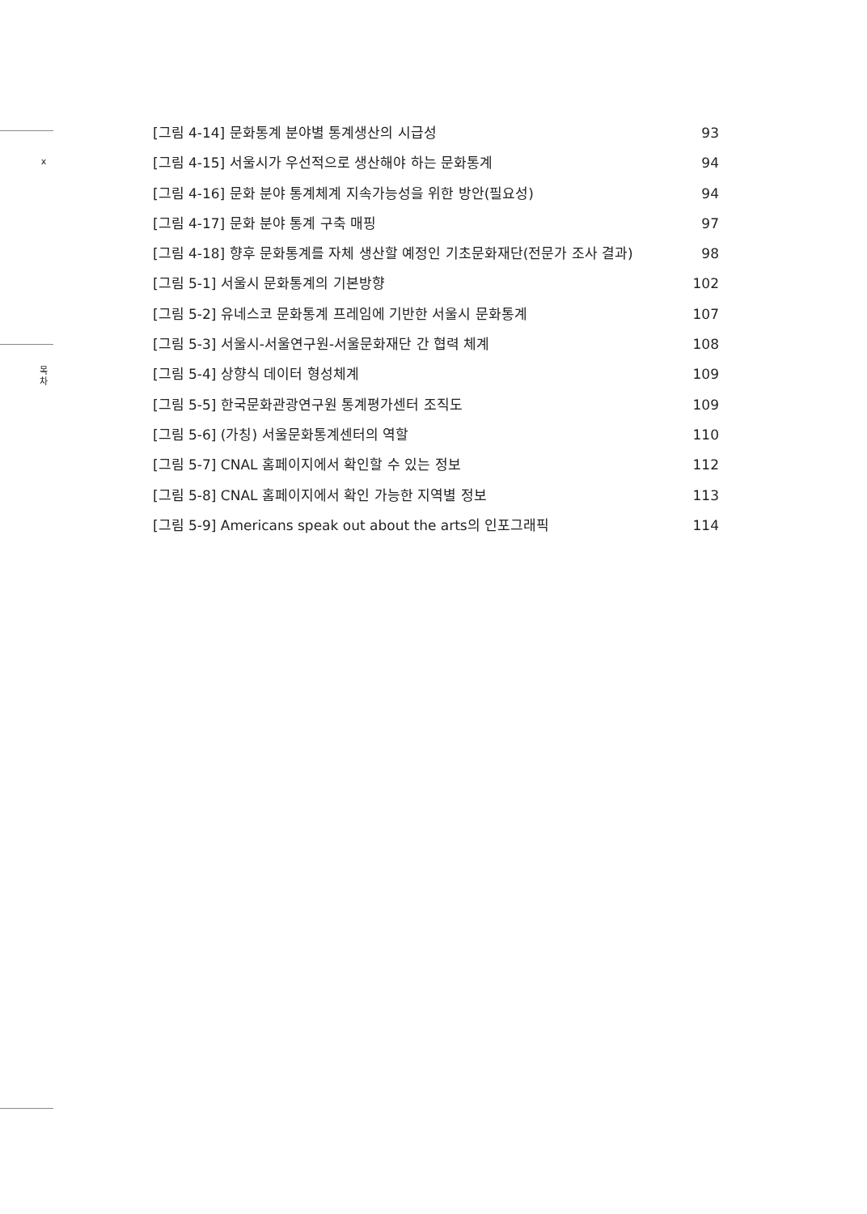x
목
차
[그림 4-14] 문화통계 분야별 통계생산의 시급성 93
[그림 4-15] 서울시가 우선적으로 생산해야 하는 문화통계 94
[그림 4-16] 문화 분야 통계체계 지속가능성을 위한 방안(필요성) 94
[그림 4-17] 문화 분야 통계 구축 매핑 97
[그림 4-18] 향후 문화통계를 자체 생산할 예정인 기초문화재단(전문가 조사 결과) 98
[그림 5-1] 서울시 문화통계의 기본방향 102
[그림 5-2] 유네스코 문화통계 프레임에 기반한 서울시 문화통계 107
[그림 5-3] 서울시-서울연구원-서울문화재단 간 협력 체계 108
[그림 5-4] 상향식 데이터 형성체계 109
[그림 5-5] 한국문화관광연구원 통계평가센터 조직도 109
[그림 5-6] (가칭) 서울문화통계센터의 역할 110
[그림 5-7] CNAL 홈페이지에서 확인할 수 있는 정보 112
[그림 5-8] CNAL 홈페이지에서 확인 가능한 지역별 정보 113
[그림 5-9] Americans speak out about the arts의 인포그래픽 114